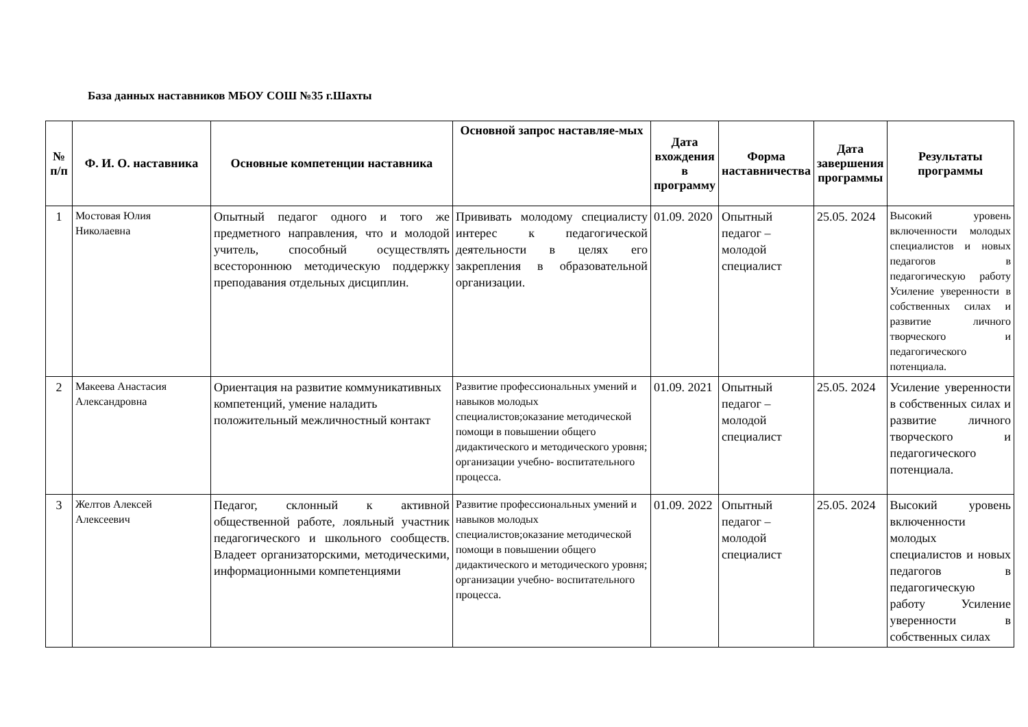База данных наставников МБОУ СОШ №35 г.Шахты
| № п/п | Ф. И. О. наставника | Основные компетенции наставника | Основной запрос наставляе-мых | Дата вхождения в программу | Форма наставничества | Дата завершения программы | Результаты программы |
| --- | --- | --- | --- | --- | --- | --- | --- |
| 1 | Мостовая Юлия Николаевна | Опытный педагог одного и того же предметного направления, что и молодой учитель, способный осуществлять всестороннюю методическую поддержку преподавания отдельных дисциплин. | Прививать молодому специалисту интерес к педагогической деятельности в целях его закрепления в образовательной организации. | 01.09. 2020 | Опытный педагог – молодой специалист | 25.05. 2024 | Высокий уровень включенности молодых специалистов и новых педагогов в педагогическую работу Усиление уверенности в собственных силах и развитие личного творческого и педагогического потенциала. |
| 2 | Макеева Анастасия Александровна | Ориентация на развитие коммуникативных компетенций, умение наладить положительный межличностный контакт | Развитие профессиональных умений и навыков молодых специалистов;оказание методической помощи в повышении общего дидактического и методического уровня; организации учебно- воспитательного процесса. | 01.09. 2021 | Опытный педагог – молодой специалист | 25.05. 2024 | Усиление уверенности в собственных силах и развитие личного творческого и педагогического потенциала. |
| 3 | Желтов Алексей Алексеевич | Педагог, склонный к активной общественной работе, лояльный участник педагогического и школьного сообществ. Владеет организаторскими, методическими, информационными компетенциями | Развитие профессиональных умений и навыков молодых специалистов;оказание методической помощи в повышении общего дидактического и методического уровня; организации учебно- воспитательного процесса. | 01.09. 2022 | Опытный педагог – молодой специалист | 25.05. 2024 | Высокий уровень включенности молодых специалистов и новых педагогов в педагогическую работу Усиление уверенности в собственных силах |